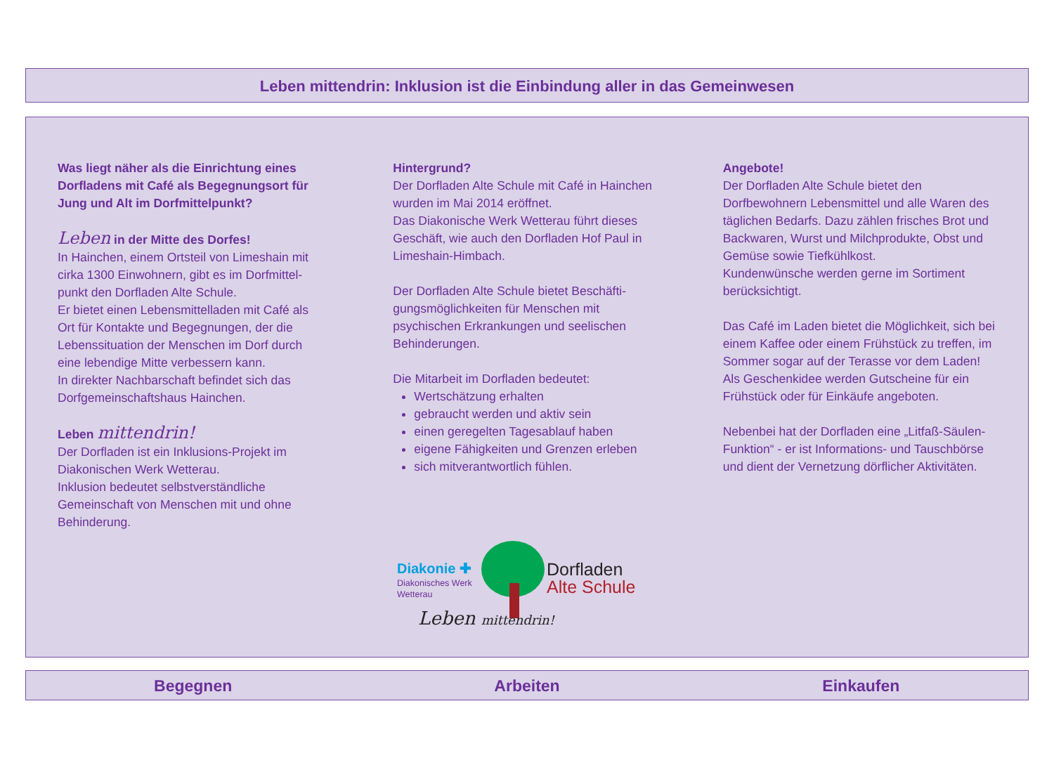Leben mittendrin: Inklusion ist die Einbindung aller in das Gemeinwesen
Was liegt näher als die Einrichtung eines Dorfladens mit Café als Begegnungsort für Jung und Alt im Dorfmittelpunkt?
Leben in der Mitte des Dorfes!
In Hainchen, einem Ortsteil von Limeshain mit cirka 1300 Einwohnern, gibt es im Dorfmittel-punkt den Dorfladen Alte Schule.
Er bietet einen Lebensmittelladen mit Café als Ort für Kontakte und Begegnungen, der die Lebenssituation der Menschen im Dorf durch eine lebendige Mitte verbessern kann.
In direkter Nachbarschaft befindet sich das Dorfgemeinschaftshaus Hainchen.
Leben mittendrin!
Der Dorfladen ist ein Inklusions-Projekt im Diakonischen Werk Wetterau.
Inklusion bedeutet selbstverständliche Gemeinschaft von Menschen mit und ohne Behinderung.
Hintergrund?
Der Dorfladen Alte Schule mit Café in Hainchen wurden im Mai 2014 eröffnet.
Das Diakonische Werk Wetterau führt dieses Geschäft, wie auch den Dorfladen Hof Paul in Limeshain-Himbach.
Der Dorfladen Alte Schule bietet Beschäfti-gungsmöglichkeiten für Menschen mit psychischen Erkrankungen und seelischen Behinderungen.
Die Mitarbeit im Dorfladen bedeutet:
Wertschätzung erhalten
gebraucht werden und aktiv sein
einen geregelten Tagesablauf haben
eigene Fähigkeiten und Grenzen erleben
sich mitverantwortlich fühlen.
Angebote!
Der Dorfladen Alte Schule bietet den Dorfbewohnern Lebensmittel und alle Waren des täglichen Bedarfs. Dazu zählen frisches Brot und Backwaren, Wurst und Milchprodukte, Obst und Gemüse sowie Tiefkühlkost.
Kundenwünsche werden gerne im Sortiment berücksichtigt.
Das Café im Laden bietet die Möglichkeit, sich bei einem Kaffee oder einem Frühstück zu treffen, im Sommer sogar auf der Terasse vor dem Laden!
Als Geschenkidee werden Gutscheine für ein Frühstück oder für Einkäufe angeboten.
Nebenbei hat der Dorfladen eine „Litfaß-Säulen-Funktion“ - er ist Informations- und Tauschbörse und dient der Vernetzung dörflicher Aktivitäten.
Diakonie ✚
Diakonisches Werk
Wetterau
Dorfladen
Alte Schule
Leben mittendrin!
Begegnen Arbeiten Einkaufen